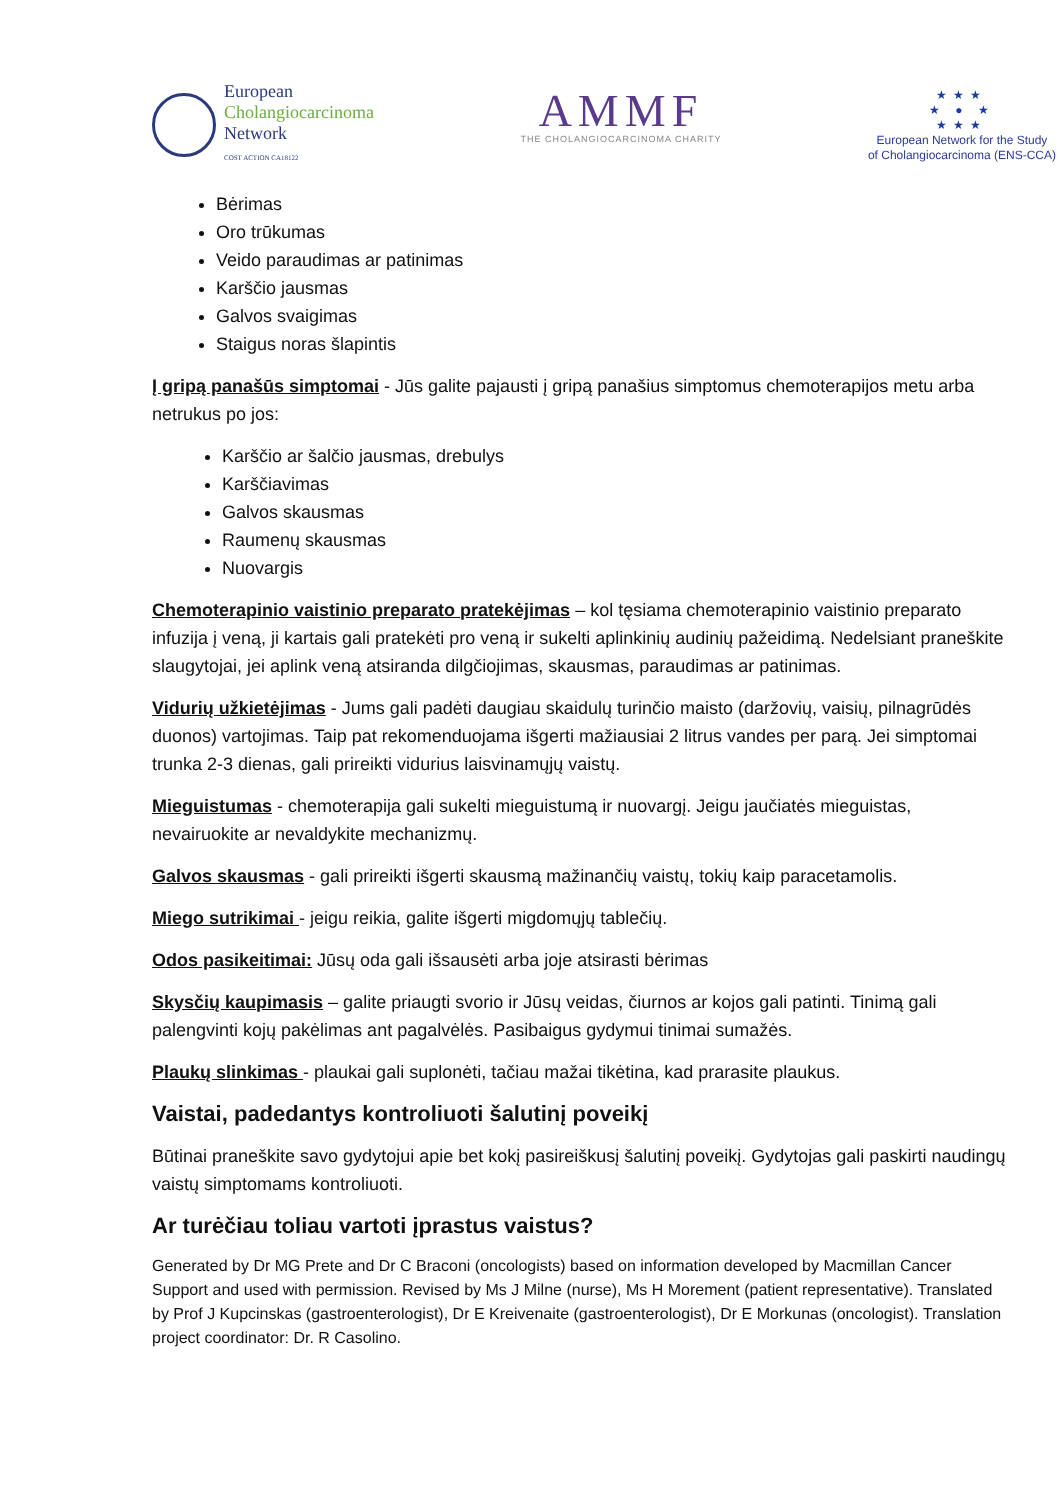European
Cholangiocarcinoma
Network
COST ACTION CA18122
AMMF
THE CHOLANGIOCARCINOMA CHARITY
★★★
★ ● ★
★★★
European Network for the Study
of Cholangiocarcinoma (ENS-CCA)
Bėrimas
Oro trūkumas
Veido paraudimas ar patinimas
Karščio jausmas
Galvos svaigimas
Staigus noras šlapintis
Į gripą panašūs simptomai - Jūs galite pajausti į gripą panašius simptomus chemoterapijos metu arba netrukus po jos:
Karščio ar šalčio jausmas, drebulys
Karščiavimas
Galvos skausmas
Raumenų skausmas
Nuovargis
Chemoterapinio vaistinio preparato pratekėjimas – kol tęsiama chemoterapinio vaistinio preparato infuzija į veną, ji kartais gali pratekėti pro veną ir sukelti aplinkinių audinių pažeidimą. Nedelsiant praneškite slaugytojai, jei aplink veną atsiranda dilgčiojimas, skausmas, paraudimas ar patinimas.
Vidurių užkietėjimas - Jums gali padėti daugiau skaidulų turinčio maisto (daržovių, vaisių, pilnagrūdės duonos) vartojimas. Taip pat rekomenduojama išgerti mažiausiai 2 litrus vandes per parą. Jei simptomai trunka 2-3 dienas, gali prireikti vidurius laisvinamųjų vaistų.
Mieguistumas - chemoterapija gali sukelti mieguistumą ir nuovargį. Jeigu jaučiatės mieguistas, nevairuokite ar nevaldykite mechanizmų.
Galvos skausmas - gali prireikti išgerti skausmą mažinančių vaistų, tokių kaip paracetamolis.
Miego sutrikimai - jeigu reikia, galite išgerti migdomųjų tablečių.
Odos pasikeitimai: Jūsų oda gali išsausėti arba joje atsirasti bėrimas
Skysčių kaupimasis – galite priaugti svorio ir Jūsų veidas, čiurnos ar kojos gali patinti. Tinimą gali palengvinti kojų pakėlimas ant pagalvėlės. Pasibaigus gydymui tinimai sumažės.
Plaukų slinkimas - plaukai gali suplonėti, tačiau mažai tikėtina, kad prarasite plaukus.
Vaistai, padedantys kontroliuoti šalutinį poveikį
Būtinai praneškite savo gydytojui apie bet kokį pasireiškusį šalutinį poveikį. Gydytojas gali paskirti naudingų vaistų simptomams kontroliuoti.
Ar turėčiau toliau vartoti įprastus vaistus?
Generated by Dr MG Prete and Dr C Braconi (oncologists) based on information developed by Macmillan Cancer Support and used with permission. Revised by Ms J Milne (nurse), Ms H Morement (patient representative). Translated by Prof J Kupcinskas (gastroenterologist), Dr E Kreivenaite (gastroenterologist), Dr E Morkunas (oncologist). Translation project coordinator: Dr. R Casolino.